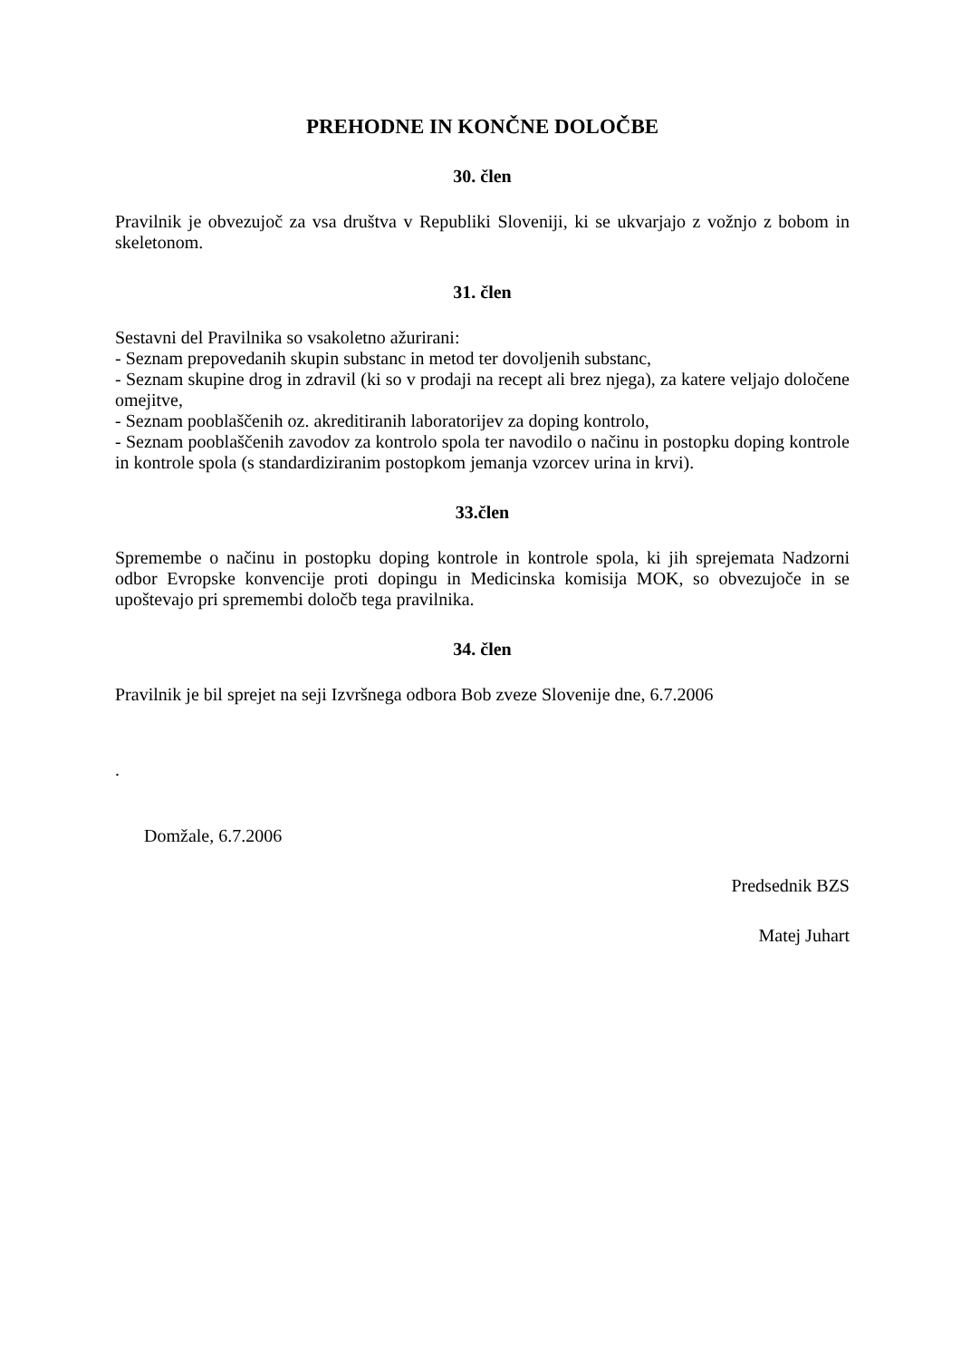PREHODNE IN KONČNE DOLOČBE
30. člen
Pravilnik je obvezujoč za vsa društva v Republiki Sloveniji, ki se ukvarjajo z vožnjo z bobom in skeletonom.
31. člen
Sestavni del Pravilnika so vsakoletno ažurirani:
- Seznam prepovedanih skupin substanc in metod ter dovoljenih substanc,
- Seznam skupine drog in zdravil (ki so v prodaji na recept ali brez njega), za katere veljajo določene omejitve,
- Seznam pooblaščenih oz. akreditiranih laboratorijev za doping kontrolo,
- Seznam pooblaščenih zavodov za kontrolo spola ter navodilo o načinu in postopku doping kontrole in kontrole spola (s standardiziranim postopkom jemanja vzorcev urina in krvi).
33.člen
Spremembe o načinu in postopku doping kontrole in kontrole spola, ki jih sprejemata Nadzorni odbor Evropske konvencije proti dopingu in Medicinska komisija MOK, so obvezujoče in se upoštevajo pri spremembi določb tega pravilnika.
34. člen
Pravilnik je bil sprejet na seji Izvršnega odbora Bob zveze Slovenije dne, 6.7.2006
.
Domžale, 6.7.2006
Predsednik BZS
Matej Juhart